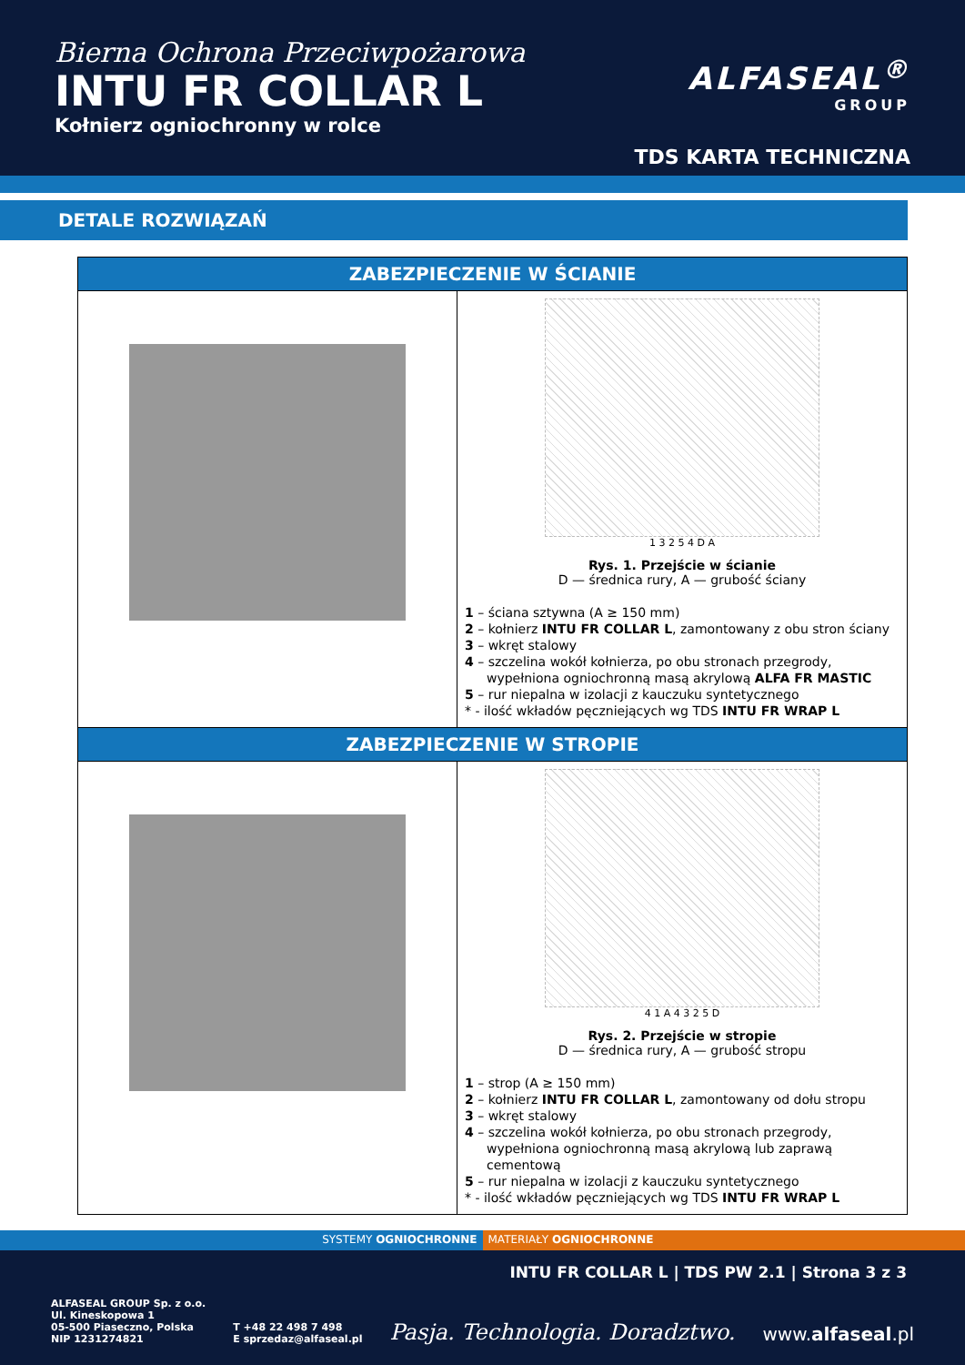Bierna Ochrona Przeciwpożarowa
INTU FR COLLAR L
Kołnierz ogniochronny w rolce
ALFASEAL<sup>®</sup>
GROUP
TDS KARTA TECHNICZNA
DETALE ROZWIĄZAŃ
| ZABEZPIECZENIE W ŚCIANIE | |
| --- | --- |
| | 1 3 2 5 4 D A Rys. 1. Przejście w ścianie D — średnica rury, A — grubość ściany 1 – ściana sztywna (A ≥ 150 mm) 2 – kołnierz INTU FR COLLAR L , zamontowany z obu stron ściany 3 – wkręt stalowy 4 – szczelina wokół kołnierza, po obu stronach przegrody, wypełniona ogniochronną masą akrylową ALFA FR MASTIC 5 – rur niepalna w izolacji z kauczuku syntetycznego * - ilość wkładów pęczniejących wg TDS INTU FR WRAP L |
| ZABEZPIECZENIE W STROPIE | |
| | 4 1 A 4 3 2 5 D Rys. 2. Przejście w stropie D — średnica rury, A — grubość stropu 1 – strop (A ≥ 150 mm) 2 – kołnierz INTU FR COLLAR L , zamontowany od dołu stropu 3 – wkręt stalowy 4 – szczelina wokół kołnierza, po obu stronach przegrody, wypełniona ogniochronną masą akrylową lub zaprawą cementową 5 – rur niepalna w izolacji z kauczuku syntetycznego * - ilość wkładów pęczniejących wg TDS INTU FR WRAP L |
SYSTEMY OGNIOCHRONNE MATERIAŁY OGNIOCHRONNE
INTU FR COLLAR L | TDS PW 2.1 | Strona 3 z 3
ALFASEAL GROUP Sp. z o.o.
Ul. Kineskopowa 1
05-500 Piaseczno, Polska
NIP 1231274821
T +48 22 498 7 498
E sprzedaz@alfaseal.pl
Pasja. Technologia. Doradztwo.
www.alfaseal.pl